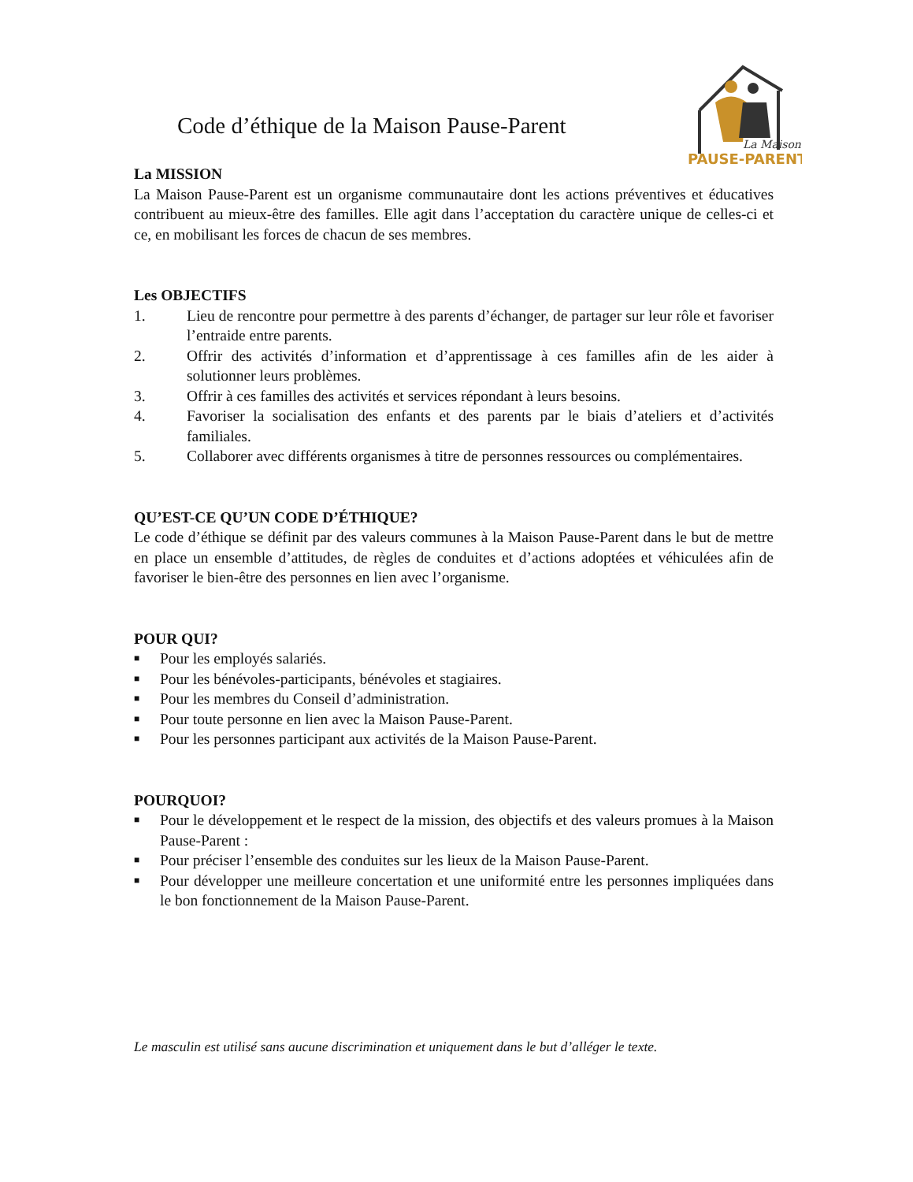La Maison
PAUSE-PARENT
Code d’éthique de la Maison Pause-Parent
La MISSION
La Maison Pause-Parent est un organisme communautaire dont les actions préventives et éducatives contribuent au mieux-être des familles. Elle agit dans l’acceptation du caractère unique de celles-ci et ce, en mobilisant les forces de chacun de ses membres.
Les OBJECTIFS
1. Lieu de rencontre pour permettre à des parents d’échanger, de partager sur leur rôle et favoriser l’entraide entre parents.
2. Offrir des activités d’information et d’apprentissage à ces familles afin de les aider à solutionner leurs problèmes.
3. Offrir à ces familles des activités et services répondant à leurs besoins.
4. Favoriser la socialisation des enfants et des parents par le biais d’ateliers et d’activités familiales.
5. Collaborer avec différents organismes à titre de personnes ressources ou complémentaires.
QU’EST-CE QU’UN CODE D’ÉTHIQUE?
Le code d’éthique se définit par des valeurs communes à la Maison Pause-Parent dans le but de mettre en place un ensemble d’attitudes, de règles de conduites et d’actions adoptées et véhiculées afin de favoriser le bien-être des personnes en lien avec l’organisme.
POUR QUI?
■ Pour les employés salariés.
■ Pour les bénévoles-participants, bénévoles et stagiaires.
■ Pour les membres du Conseil d’administration.
■ Pour toute personne en lien avec la Maison Pause-Parent.
■ Pour les personnes participant aux activités de la Maison Pause-Parent.
POURQUOI?
■ Pour le développement et le respect de la mission, des objectifs et des valeurs promues à la Maison Pause-Parent :
■ Pour préciser l’ensemble des conduites sur les lieux de la Maison Pause-Parent.
■ Pour développer une meilleure concertation et une uniformité entre les personnes impliquées dans le bon fonctionnement de la Maison Pause-Parent.
Le masculin est utilisé sans aucune discrimination et uniquement dans le but d’alléger le texte.